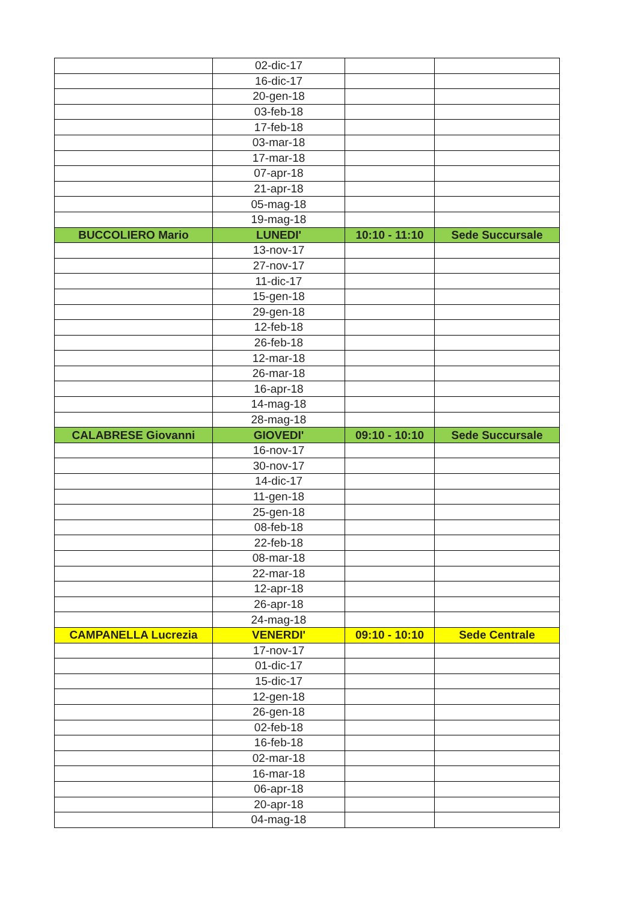| | 02-dic-17 | | |
| | 16-dic-17 | | |
| | 20-gen-18 | | |
| | 03-feb-18 | | |
| | 17-feb-18 | | |
| | 03-mar-18 | | |
| | 17-mar-18 | | |
| | 07-apr-18 | | |
| | 21-apr-18 | | |
| | 05-mag-18 | | |
| | 19-mag-18 | | |
| BUCCOLIERO Mario | LUNEDI' | 10:10 - 11:10 | Sede Succursale |
| | 13-nov-17 | | |
| | 27-nov-17 | | |
| | 11-dic-17 | | |
| | 15-gen-18 | | |
| | 29-gen-18 | | |
| | 12-feb-18 | | |
| | 26-feb-18 | | |
| | 12-mar-18 | | |
| | 26-mar-18 | | |
| | 16-apr-18 | | |
| | 14-mag-18 | | |
| | 28-mag-18 | | |
| CALABRESE Giovanni | GIOVEDI' | 09:10 - 10:10 | Sede Succursale |
| | 16-nov-17 | | |
| | 30-nov-17 | | |
| | 14-dic-17 | | |
| | 11-gen-18 | | |
| | 25-gen-18 | | |
| | 08-feb-18 | | |
| | 22-feb-18 | | |
| | 08-mar-18 | | |
| | 22-mar-18 | | |
| | 12-apr-18 | | |
| | 26-apr-18 | | |
| | 24-mag-18 | | |
| CAMPANELLA Lucrezia | VENERDI' | 09:10 - 10:10 | Sede Centrale |
| | 17-nov-17 | | |
| | 01-dic-17 | | |
| | 15-dic-17 | | |
| | 12-gen-18 | | |
| | 26-gen-18 | | |
| | 02-feb-18 | | |
| | 16-feb-18 | | |
| | 02-mar-18 | | |
| | 16-mar-18 | | |
| | 06-apr-18 | | |
| | 20-apr-18 | | |
| | 04-mag-18 | | |